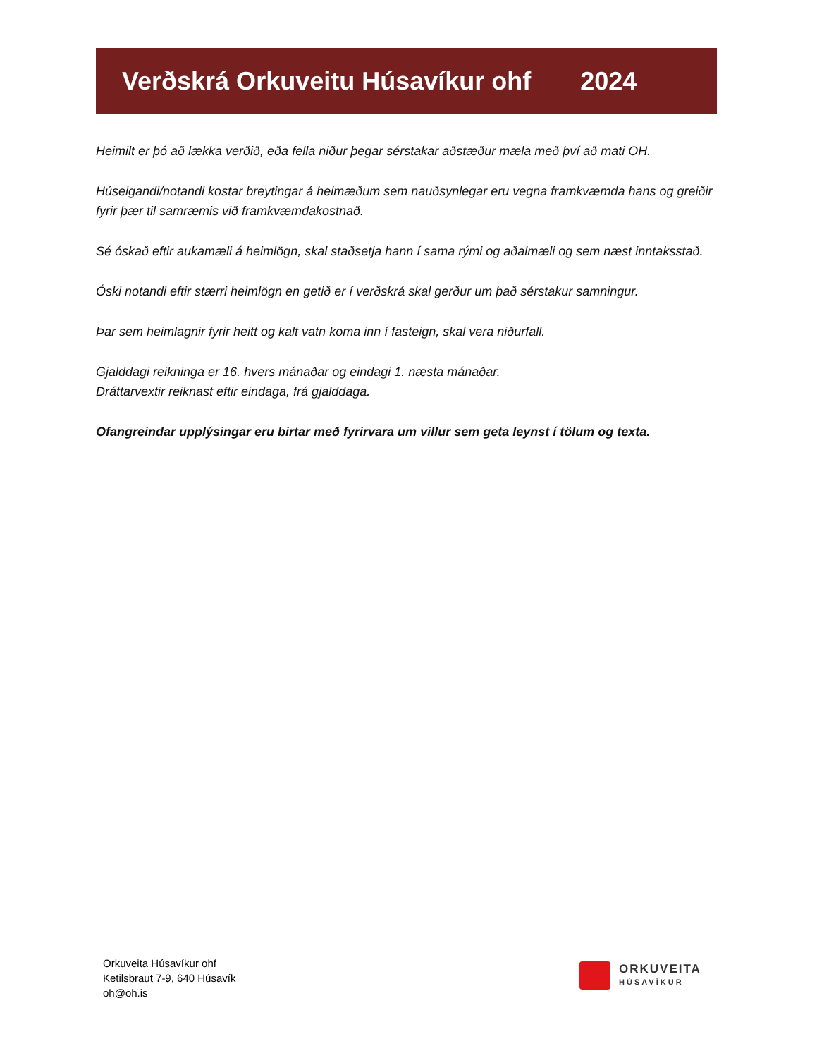Verðskrá Orkuveitu Húsavíkur ohf 2024
Heimilt er þó að lækka verðið, eða fella niður þegar sérstakar aðstæður mæla með því að mati OH.
Húseigandi/notandi kostar breytingar á heimæðum sem nauðsynlegar eru vegna framkvæmda hans og greiðir fyrir þær til samræmis við framkvæmdakostnað.
Sé óskað eftir aukamæli á heimlögn, skal staðsetja hann í sama rými og aðalmæli og sem næst inntaksstað.
Óski notandi eftir stærri heimlögn en getið er í verðskrá skal gerður um það sérstakur samningur.
Þar sem heimlagnir fyrir heitt og kalt vatn koma inn í fasteign, skal vera niðurfall.
Gjalddagi reikninga er 16. hvers mánaðar og eindagi 1. næsta mánaðar.
Dráttarvextir reiknast eftir eindaga, frá gjalddaga.
Ofangreindar upplýsingar eru birtar með fyrirvara um villur sem geta leynst í tölum og texta.
Orkuveita Húsavíkur ohf
Ketilsbraut 7-9, 640 Húsavík
oh@oh.is
ORKUVEITA
HÚSAVÍKUR